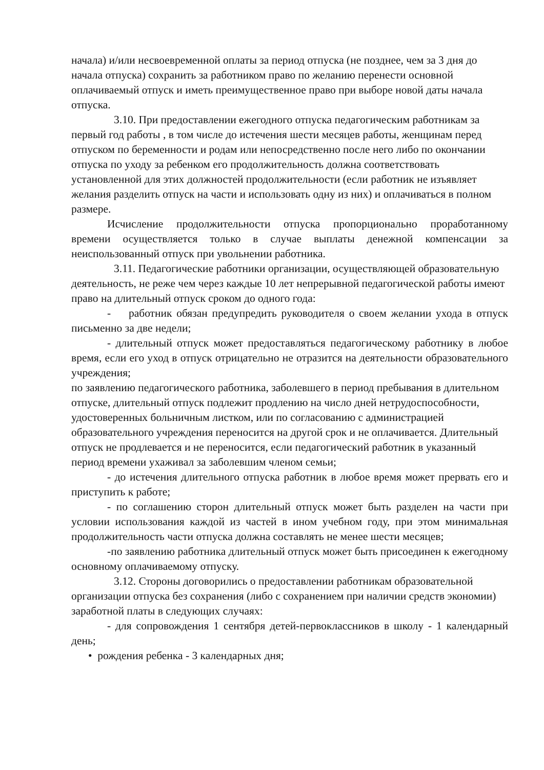начала) и/или несвоевременной оплаты за период отпуска (не позднее, чем за 3 дня до начала отпуска) сохранить за работником право по желанию перенести основной оплачиваемый отпуск и иметь преимущественное право при выборе новой даты начала отпуска.
3.10. При предоставлении ежегодного отпуска педагогическим работникам за первый год работы , в том числе до истечения шести месяцев работы, женщинам перед отпуском по беременности и родам или непосредственно после него либо по окончании отпуска по уходу за ребенком его продолжительность должна соответствовать установленной для этих должностей продолжительности (если работник не изъявляет желания разделить отпуск на части и использовать одну из них) и оплачиваться в полном размере.
Исчисление продолжительности отпуска пропорционально проработанному времени осуществляется только в случае выплаты денежной компенсации за неиспользованный отпуск при увольнении работника.
3.11. Педагогические работники организации, осуществляющей образовательную деятельность, не реже чем через каждые 10 лет непрерывной педагогической работы имеют право на длительный отпуск сроком до одного года:
- работник обязан предупредить руководителя о своем желании ухода в отпуск письменно за две недели;
- длительный отпуск может предоставляться педагогическому работнику в любое время, если его уход в отпуск отрицательно не отразится на деятельности образовательного учреждения;
по заявлению педагогического работника, заболевшего в период пребывания в длительном отпуске, длительный отпуск подлежит продлению на число дней нетрудоспособности, удостоверенных больничным листком, или по согласованию с администрацией образовательного учреждения переносится на другой срок и не оплачивается. Длительный отпуск не продлевается и не переносится, если педагогический работник в указанный период времени ухаживал за заболевшим членом семьи;
- до истечения длительного отпуска работник в любое время может прервать его и приступить к работе;
- по соглашению сторон длительный отпуск может быть разделен на части при условии использования каждой из частей в ином учебном году, при этом минимальная продолжительность части отпуска должна составлять не менее шести месяцев;
-по заявлению работника длительный отпуск может быть присоединен к ежегодному основному оплачиваемому отпуску.
3.12. Стороны договорились о предоставлении работникам образовательной организации отпуска без сохранения (либо с сохранением при наличии средств экономии) заработной платы в следующих случаях:
- для сопровождения 1 сентября детей-первоклассников в школу - 1 календарный день;
• рождения ребенка - 3 календарных дня;